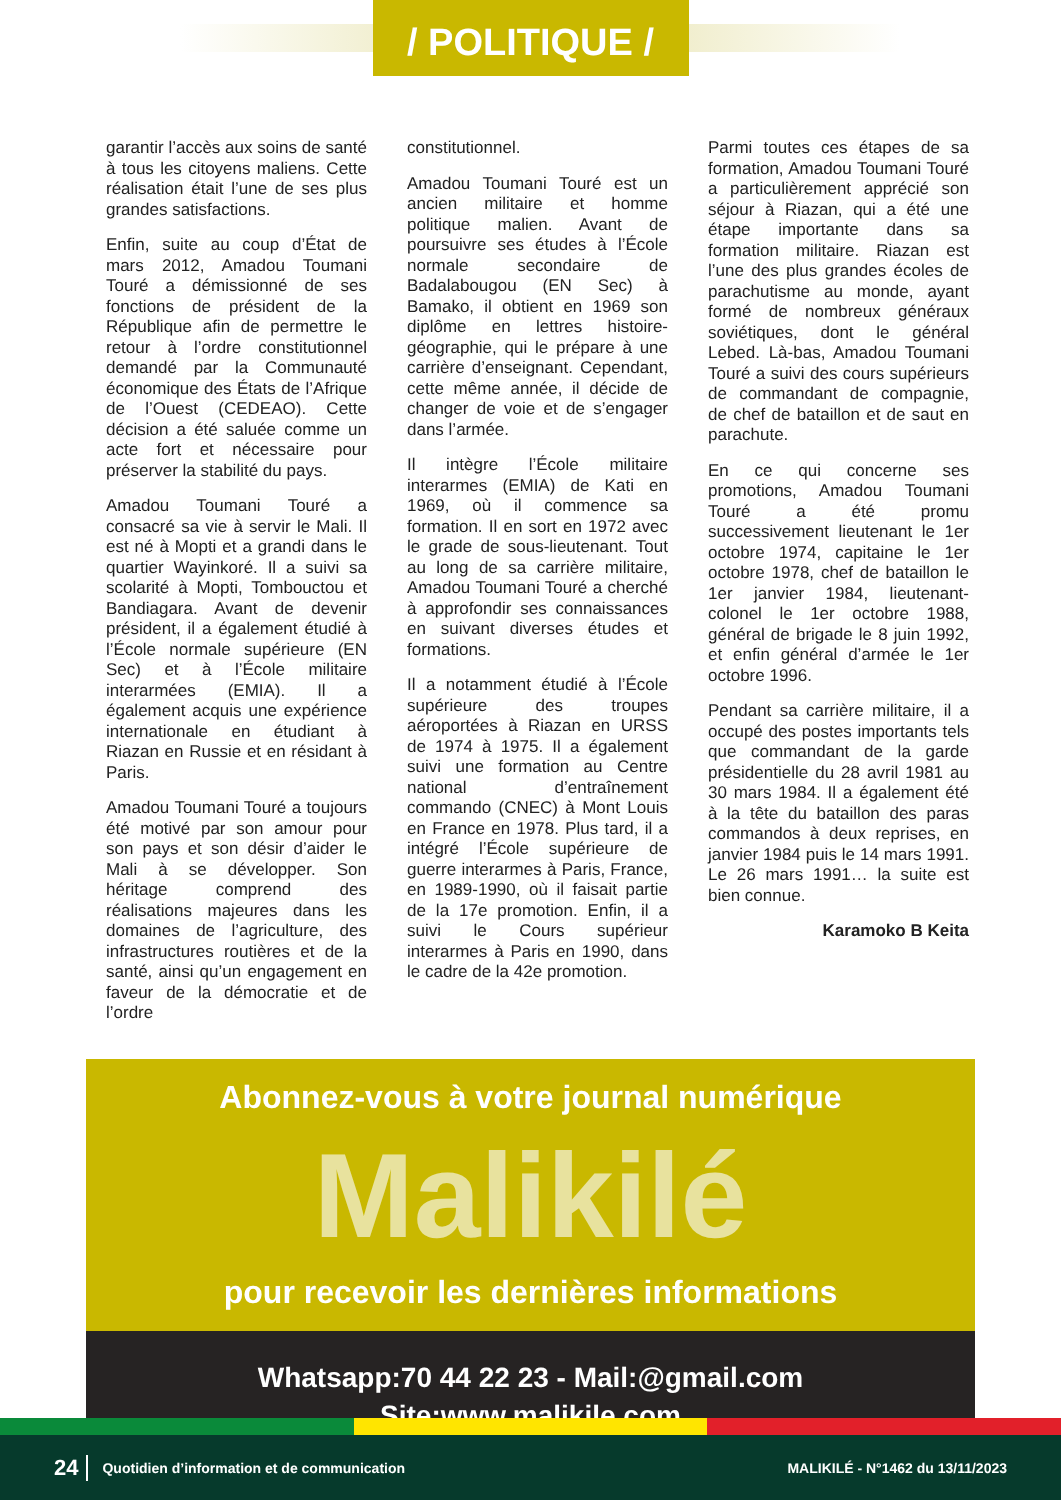/ POLITIQUE /
garantir l’accès aux soins de santé à tous les citoyens maliens. Cette réalisation était l’une de ses plus grandes satisfactions.
Enfin, suite au coup d’État de mars 2012, Amadou Toumani Touré a démissionné de ses fonctions de président de la République afin de permettre le retour à l’ordre constitutionnel demandé par la Communauté économique des États de l’Afrique de l’Ouest (CEDEAO). Cette décision a été saluée comme un acte fort et nécessaire pour préserver la stabilité du pays.
Amadou Toumani Touré a consacré sa vie à servir le Mali. Il est né à Mopti et a grandi dans le quartier Wayinkoré. Il a suivi sa scolarité à Mopti, Tombouctou et Bandiagara. Avant de devenir président, il a également étudié à l’École normale supérieure (EN Sec) et à l’École militaire interarmées (EMIA). Il a également acquis une expérience internationale en étudiant à Riazan en Russie et en résidant à Paris.
Amadou Toumani Touré a toujours été motivé par son amour pour son pays et son désir d’aider le Mali à se développer. Son héritage comprend des réalisations majeures dans les domaines de l’agriculture, des infrastructures routières et de la santé, ainsi qu’un engagement en faveur de la démocratie et de l’ordre
constitutionnel.
Amadou Toumani Touré est un ancien militaire et homme politique malien. Avant de poursuivre ses études à l’École normale secondaire de Badalabougou (EN Sec) à Bamako, il obtient en 1969 son diplôme en lettres histoire-géographie, qui le prépare à une carrière d’enseignant. Cependant, cette même année, il décide de changer de voie et de s’engager dans l’armée.
Il intègre l’École militaire interarmes (EMIA) de Kati en 1969, où il commence sa formation. Il en sort en 1972 avec le grade de sous-lieutenant. Tout au long de sa carrière militaire, Amadou Toumani Touré a cherché à approfondir ses connaissances en suivant diverses études et formations.
Il a notamment étudié à l’École supérieure des troupes aéroportées à Riazan en URSS de 1974 à 1975. Il a également suivi une formation au Centre national d’entraînement commando (CNEC) à Mont Louis en France en 1978. Plus tard, il a intégré l’École supérieure de guerre interarmes à Paris, France, en 1989-1990, où il faisait partie de la 17e promotion. Enfin, il a suivi le Cours supérieur interarmes à Paris en 1990, dans le cadre de la 42e promotion.
Parmi toutes ces étapes de sa formation, Amadou Toumani Touré a particulièrement apprécié son séjour à Riazan, qui a été une étape importante dans sa formation militaire. Riazan est l’une des plus grandes écoles de parachutisme au monde, ayant formé de nombreux généraux soviétiques, dont le général Lebed. Là-bas, Amadou Toumani Touré a suivi des cours supérieurs de commandant de compagnie, de chef de bataillon et de saut en parachute.
En ce qui concerne ses promotions, Amadou Toumani Touré a été promu successivement lieutenant le 1er octobre 1974, capitaine le 1er octobre 1978, chef de bataillon le 1er janvier 1984, lieutenant-colonel le 1er octobre 1988, général de brigade le 8 juin 1992, et enfin général d’armée le 1er octobre 1996.
Pendant sa carrière militaire, il a occupé des postes importants tels que commandant de la garde présidentielle du 28 avril 1981 au 30 mars 1984. Il a également été à la tête du bataillon des paras commandos à deux reprises, en janvier 1984 puis le 14 mars 1991. Le 26 mars 1991… la suite est bien connue.
Karamoko B Keita
Abonnez-vous à votre journal numérique
Malikilé
pour recevoir les dernières informations
Whatsapp:70 44 22 23 - Mail:@gmail.com
Site:www.malikile.com
24 Quotidien d’information et de communication MALIKILÉ - N°1462 du 13/11/2023